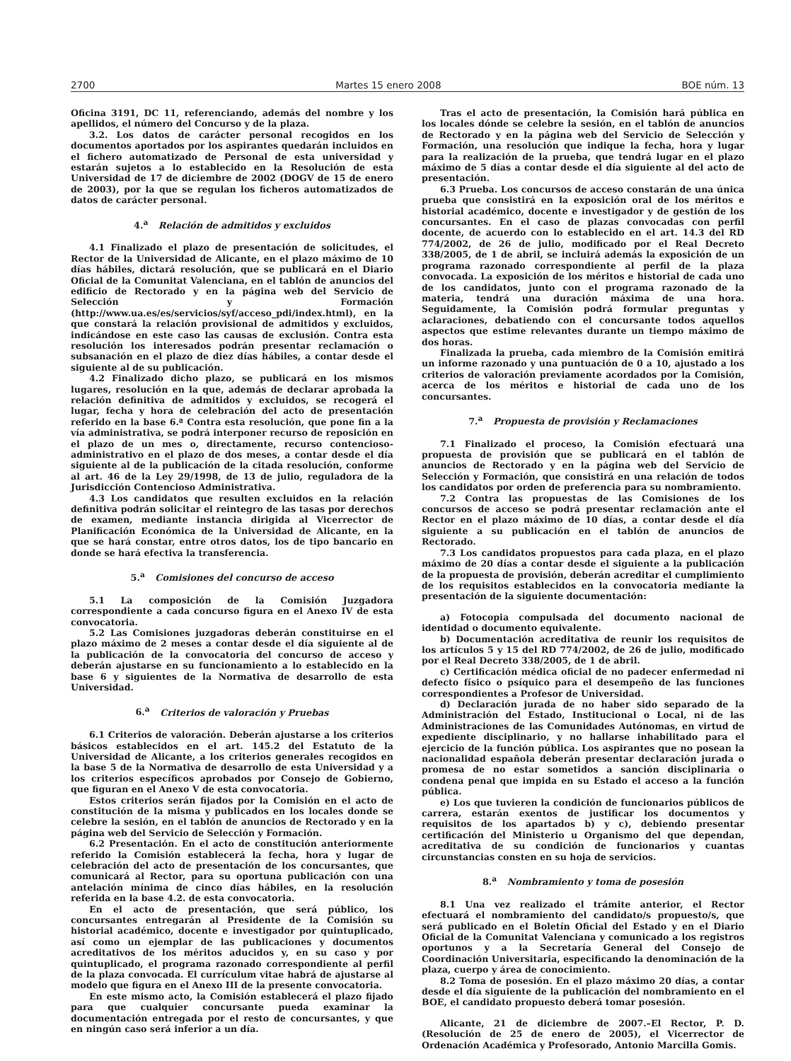2700 Martes 15 enero 2008 BOE núm. 13
Oficina 3191, DC 11, referenciando, además del nombre y los apellidos, el número del Concurso y de la plaza.
3.2. Los datos de carácter personal recogidos en los documentos aportados por los aspirantes quedarán incluidos en el fichero automatizado de Personal de esta universidad y estarán sujetos a lo establecido en la Resolución de esta Universidad de 17 de diciembre de 2002 (DOGV de 15 de enero de 2003), por la que se regulan los ficheros automatizados de datos de carácter personal.
4.<sup>a</sup> Relación de admitidos y excluidos
4.1 Finalizado el plazo de presentación de solicitudes, el Rector de la Universidad de Alicante, en el plazo máximo de 10 días hábiles, dictará resolución, que se publicará en el Diario Oficial de la Comunitat Valenciana, en el tablón de anuncios del edificio de Rectorado y en la página web del Servicio de Selección y Formación (http://www.ua.es/es/servicios/syf/acceso_pdi/index.html), en la que constará la relación provisional de admitidos y excluidos, indicándose en este caso las causas de exclusión. Contra esta resolución los interesados podrán presentar reclamación o subsanación en el plazo de diez días hábiles, a contar desde el siguiente al de su publicación.
4.2 Finalizado dicho plazo, se publicará en los mismos lugares, resolución en la que, además de declarar aprobada la relación definitiva de admitidos y excluidos, se recogerá el lugar, fecha y hora de celebración del acto de presentación referido en la base 6.ª Contra esta resolución, que pone fin a la vía administrativa, se podrá interponer recurso de reposición en el plazo de un mes o, directamente, recurso contencioso-administrativo en el plazo de dos meses, a contar desde el día siguiente al de la publicación de la citada resolución, conforme al art. 46 de la Ley 29/1998, de 13 de julio, reguladora de la Jurisdicción Contencioso Administrativa.
4.3 Los candidatos que resulten excluidos en la relación definitiva podrán solicitar el reintegro de las tasas por derechos de examen, mediante instancia dirigida al Vicerrector de Planificación Económica de la Universidad de Alicante, en la que se hará constar, entre otros datos, los de tipo bancario en donde se hará efectiva la transferencia.
5.<sup>a</sup> Comisiones del concurso de acceso
5.1 La composición de la Comisión Juzgadora correspondiente a cada concurso figura en el Anexo IV de esta convocatoria.
5.2 Las Comisiones juzgadoras deberán constituirse en el plazo máximo de 2 meses a contar desde el día siguiente al de la publicación de la convocatoria del concurso de acceso y deberán ajustarse en su funcionamiento a lo establecido en la base 6 y siguientes de la Normativa de desarrollo de esta Universidad.
6.<sup>a</sup> Criterios de valoración y Pruebas
6.1 Criterios de valoración. Deberán ajustarse a los criterios básicos establecidos en el art. 145.2 del Estatuto de la Universidad de Alicante, a los criterios generales recogidos en la base 5 de la Normativa de desarrollo de esta Universidad y a los criterios específicos aprobados por Consejo de Gobierno, que figuran en el Anexo V de esta convocatoria.
Estos criterios serán fijados por la Comisión en el acto de constitución de la misma y publicados en los locales donde se celebre la sesión, en el tablón de anuncios de Rectorado y en la página web del Servicio de Selección y Formación.
6.2 Presentación. En el acto de constitución anteriormente referido la Comisión establecerá la fecha, hora y lugar de celebración del acto de presentación de los concursantes, que comunicará al Rector, para su oportuna publicación con una antelación mínima de cinco días hábiles, en la resolución referida en la base 4.2. de esta convocatoria.
En el acto de presentación, que será público, los concursantes entregarán al Presidente de la Comisión su historial académico, docente e investigador por quintuplicado, así como un ejemplar de las publicaciones y documentos acreditativos de los méritos aducidos y, en su caso y por quintuplicado, el programa razonado correspondiente al perfil de la plaza convocada. El currículum vitae habrá de ajustarse al modelo que figura en el Anexo III de la presente convocatoria.
En este mismo acto, la Comisión establecerá el plazo fijado para que cualquier concursante pueda examinar la documentación entregada por el resto de concursantes, y que en ningún caso será inferior a un día.
Tras el acto de presentación, la Comisión hará pública en los locales dónde se celebre la sesión, en el tablón de anuncios de Rectorado y en la página web del Servicio de Selección y Formación, una resolución que indique la fecha, hora y lugar para la realización de la prueba, que tendrá lugar en el plazo máximo de 5 días a contar desde el día siguiente al del acto de presentación.
6.3 Prueba. Los concursos de acceso constarán de una única prueba que consistirá en la exposición oral de los méritos e historial académico, docente e investigador y de gestión de los concursantes. En el caso de plazas convocadas con perfil docente, de acuerdo con lo establecido en el art. 14.3 del RD 774/2002, de 26 de julio, modificado por el Real Decreto 338/2005, de 1 de abril, se incluirá además la exposición de un programa razonado correspondiente al perfil de la plaza convocada. La exposición de los méritos e historial de cada uno de los candidatos, junto con el programa razonado de la materia, tendrá una duración máxima de una hora. Seguidamente, la Comisión podrá formular preguntas y aclaraciones, debatiendo con el concursante todos aquellos aspectos que estime relevantes durante un tiempo máximo de dos horas.
Finalizada la prueba, cada miembro de la Comisión emitirá un informe razonado y una puntuación de 0 a 10, ajustado a los criterios de valoración previamente acordados por la Comisión, acerca de los méritos e historial de cada uno de los concursantes.
7.<sup>a</sup> Propuesta de provisión y Reclamaciones
7.1 Finalizado el proceso, la Comisión efectuará una propuesta de provisión que se publicará en el tablón de anuncios de Rectorado y en la página web del Servicio de Selección y Formación, que consistirá en una relación de todos los candidatos por orden de preferencia para su nombramiento.
7.2 Contra las propuestas de las Comisiones de los concursos de acceso se podrá presentar reclamación ante el Rector en el plazo máximo de 10 días, a contar desde el día siguiente a su publicación en el tablón de anuncios de Rectorado.
7.3 Los candidatos propuestos para cada plaza, en el plazo máximo de 20 días a contar desde el siguiente a la publicación de la propuesta de provisión, deberán acreditar el cumplimiento de los requisitos establecidos en la convocatoria mediante la presentación de la siguiente documentación:
a) Fotocopia compulsada del documento nacional de identidad o documento equivalente.
b) Documentación acreditativa de reunir los requisitos de los artículos 5 y 15 del RD 774/2002, de 26 de julio, modificado por el Real Decreto 338/2005, de 1 de abril.
c) Certificación médica oficial de no padecer enfermedad ni defecto físico o psíquico para el desempeño de las funciones correspondientes a Profesor de Universidad.
d) Declaración jurada de no haber sido separado de la Administración del Estado, Institucional o Local, ni de las Administraciones de las Comunidades Autónomas, en virtud de expediente disciplinario, y no hallarse inhabilitado para el ejercicio de la función pública. Los aspirantes que no posean la nacionalidad española deberán presentar declaración jurada o promesa de no estar sometidos a sanción disciplinaria o condena penal que impida en su Estado el acceso a la función pública.
e) Los que tuvieren la condición de funcionarios públicos de carrera, estarán exentos de justificar los documentos y requisitos de los apartados b) y c), debiendo presentar certificación del Ministerio u Organismo del que dependan, acreditativa de su condición de funcionarios y cuantas circunstancias consten en su hoja de servicios.
8.<sup>a</sup> Nombramiento y toma de posesión
8.1 Una vez realizado el trámite anterior, el Rector efectuará el nombramiento del candidato/s propuesto/s, que será publicado en el Boletín Oficial del Estado y en el Diario Oficial de la Comunitat Valenciana y comunicado a los registros oportunos y a la Secretaría General del Consejo de Coordinación Universitaria, especificando la denominación de la plaza, cuerpo y área de conocimiento.
8.2 Toma de posesión. En el plazo máximo 20 días, a contar desde el día siguiente de la publicación del nombramiento en el BOE, el candidato propuesto deberá tomar posesión.
Alicante, 21 de diciembre de 2007.–El Rector, P. D. (Resolución de 25 de enero de 2005), el Vicerrector de Ordenación Académica y Profesorado, Antonio Marcilla Gomis.